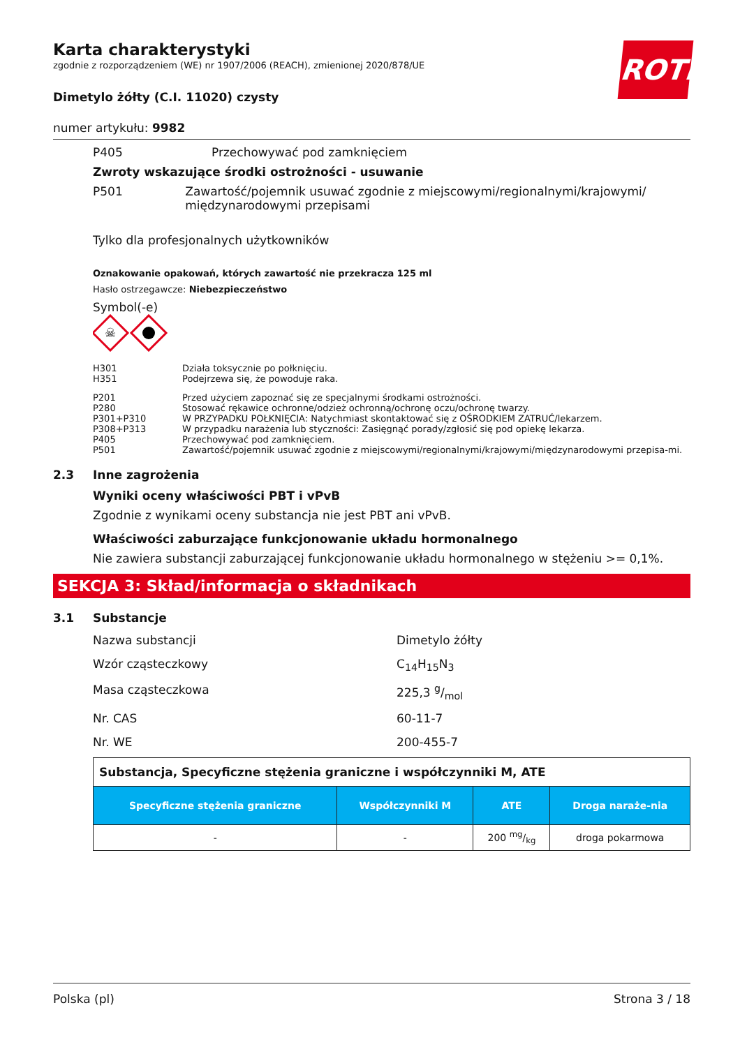ROTH
Karta charakterystyki
zgodnie z rozporządzeniem (WE) nr 1907/2006 (REACH), zmienionej 2020/878/UE
Dimetylo żółty (C.I. 11020) czysty
numer artykułu: 9982
P405 Przechowywać pod zamknięciem
Zwroty wskazujące środki ostrożności - usuwanie
P501 Zawartość/pojemnik usuwać zgodnie z miejscowymi/regionalnymi/krajowymi/ międzynarodowymi przepisami
Tylko dla profesjonalnych użytkowników
Oznakowanie opakowań, których zawartość nie przekracza 125 ml
Hasło ostrzegawcze: Niebezpieczeństwo
Symbol(-e)
☠
H301 Działa toksycznie po połknięciu. H351 Podejrzewa się, że powoduje raka.
P201 Przed użyciem zapoznać się ze specjalnymi środkami ostrożności. P280 Stosować rękawice ochronne/odzież ochronną/ochronę oczu/ochronę twarzy. P301+P310 W PRZYPADKU POŁKNIĘCIA: Natychmiast skontaktować się z OŚRODKIEM ZATRUĆ/lekarzem. P308+P313 W przypadku narażenia lub styczności: Zasięgnąć porady/zgłosić się pod opiekę lekarza. P405 Przechowywać pod zamknięciem. P501 Zawartość/pojemnik usuwać zgodnie z miejscowymi/regionalnymi/krajowymi/międzynarodowymi przepisa-mi.
2.3 Inne zagrożenia
Wyniki oceny właściwości PBT i vPvB
Zgodnie z wynikami oceny substancja nie jest PBT ani vPvB.
Właściwości zaburzające funkcjonowanie układu hormonalnego
Nie zawiera substancji zaburzającej funkcjonowanie układu hormonalnego w stężeniu >= 0,1%.
SEKCJA 3: Skład/informacja o składnikach
3.1 Substancje
Nazwa substancji Dimetylo żółty Wzór cząsteczkowy C<sub>14</sub>H<sub>15</sub>N<sub>3</sub> Masa cząsteczkowa 225,3 g/mol Nr. CAS 60-11-7 Nr. WE 200-455-7
| Substancja, Specyficzne stężenia graniczne i współczynniki M, ATE | | | |
| Specyficzne stężenia graniczne | Współczynniki M | ATE | Droga naraże-nia |
| - | - | 200 mg/kg | droga pokarmowa |
Polska (pl) Strona 3 / 18